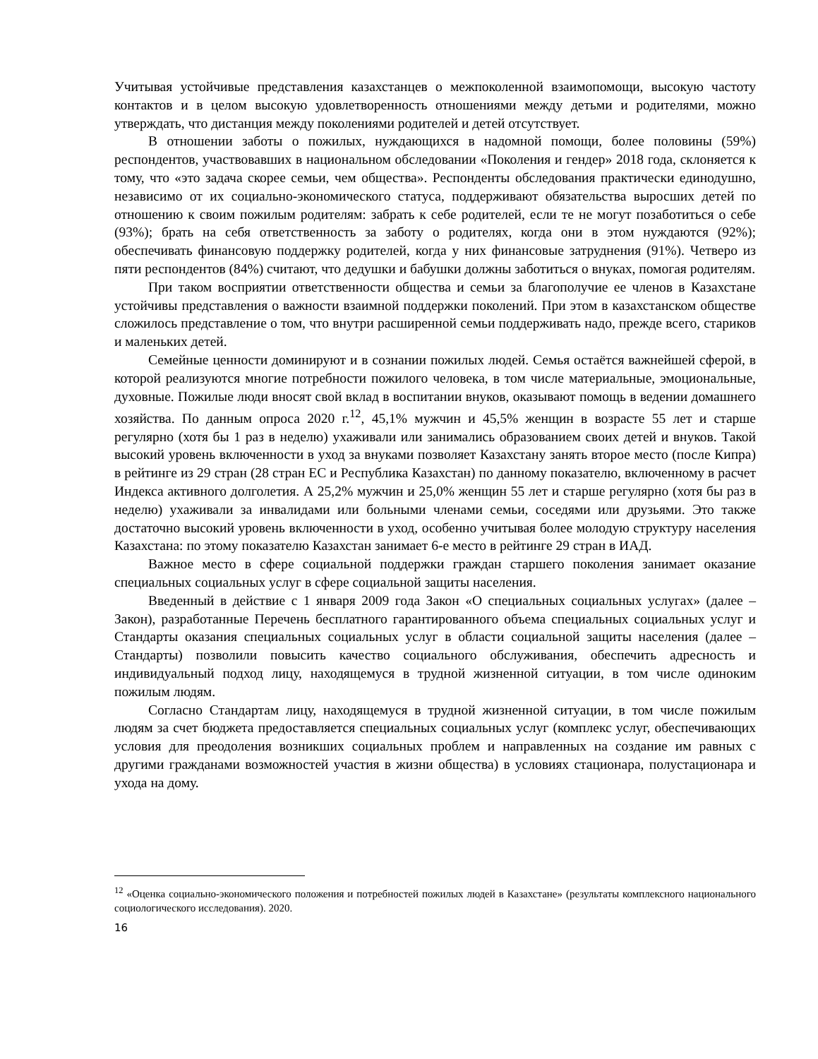Учитывая устойчивые представления казахстанцев о межпоколенной взаимопомощи, высокую частоту контактов и в целом высокую удовлетворенность отношениями между детьми и родителями, можно утверждать, что дистанция между поколениями родителей и детей отсутствует.
В отношении заботы о пожилых, нуждающихся в надомной помощи, более половины (59%) респондентов, участвовавших в национальном обследовании «Поколения и гендер» 2018 года, склоняется к тому, что «это задача скорее семьи, чем общества». Респонденты обследования практически единодушно, независимо от их социально-экономического статуса, поддерживают обязательства выросших детей по отношению к своим пожилым родителям: забрать к себе родителей, если те не могут позаботиться о себе (93%); брать на себя ответственность за заботу о родителях, когда они в этом нуждаются (92%); обеспечивать финансовую поддержку родителей, когда у них финансовые затруднения (91%). Четверо из пяти респондентов (84%) считают, что дедушки и бабушки должны заботиться о внуках, помогая родителям.
При таком восприятии ответственности общества и семьи за благополучие ее членов в Казахстане устойчивы представления о важности взаимной поддержки поколений. При этом в казахстанском обществе сложилось представление о том, что внутри расширенной семьи поддерживать надо, прежде всего, стариков и маленьких детей.
Семейные ценности доминируют и в сознании пожилых людей. Семья остаётся важнейшей сферой, в которой реализуются многие потребности пожилого человека, в том числе материальные, эмоциональные, духовные. Пожилые люди вносят свой вклад в воспитании внуков, оказывают помощь в ведении домашнего хозяйства. По данным опроса 2020 г.<sup>12</sup>, 45,1% мужчин и 45,5% женщин в возрасте 55 лет и старше регулярно (хотя бы 1 раз в неделю) ухаживали или занимались образованием своих детей и внуков. Такой высокий уровень включенности в уход за внуками позволяет Казахстану занять второе место (после Кипра) в рейтинге из 29 стран (28 стран ЕС и Республика Казахстан) по данному показателю, включенному в расчет Индекса активного долголетия. А 25,2% мужчин и 25,0% женщин 55 лет и старше регулярно (хотя бы раз в неделю) ухаживали за инвалидами или больными членами семьи, соседями или друзьями. Это также достаточно высокий уровень включенности в уход, особенно учитывая более молодую структуру населения Казахстана: по этому показателю Казахстан занимает 6-е место в рейтинге 29 стран в ИАД.
Важное место в сфере социальной поддержки граждан старшего поколения занимает оказание специальных социальных услуг в сфере социальной защиты населения.
Введенный в действие с 1 января 2009 года Закон «О специальных социальных услугах» (далее – Закон), разработанные Перечень бесплатного гарантированного объема специальных социальных услуг и Стандарты оказания специальных социальных услуг в области социальной защиты населения (далее – Стандарты) позволили повысить качество социального обслуживания, обеспечить адресность и индивидуальный подход лицу, находящемуся в трудной жизненной ситуации, в том числе одиноким пожилым людям.
Согласно Стандартам лицу, находящемуся в трудной жизненной ситуации, в том числе пожилым людям за счет бюджета предоставляется специальных социальных услуг (комплекс услуг, обеспечивающих условия для преодоления возникших социальных проблем и направленных на создание им равных с другими гражданами возможностей участия в жизни общества) в условиях стационара, полустационара и ухода на дому.
<sup>12</sup> «Оценка социально-экономического положения и потребностей пожилых людей в Казахстане» (результаты комплексного национального социологического исследования). 2020.
16